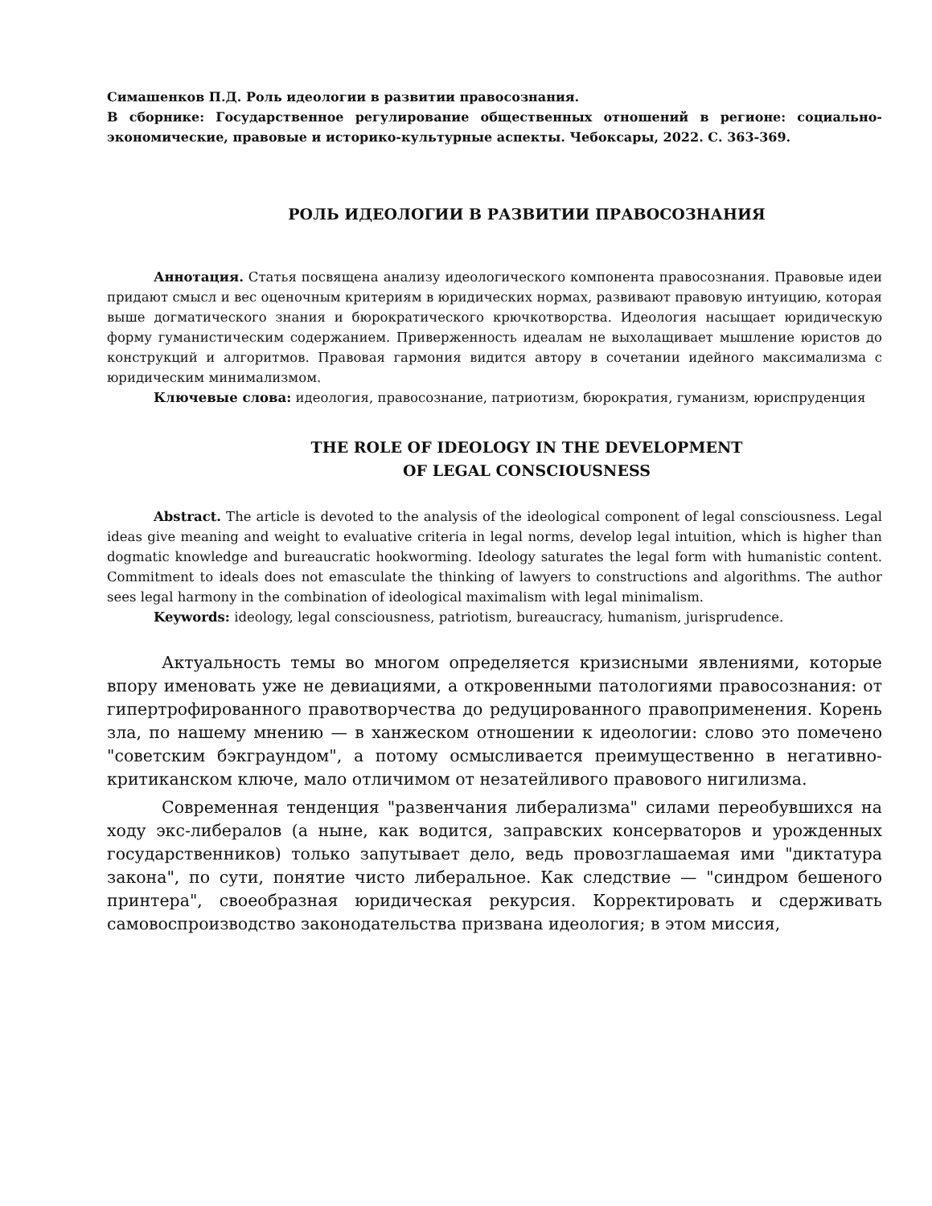Симашенков П.Д. Роль идеологии в развитии правосознания.
В сборнике: Государственное регулирование общественных отношений в регионе: социально-экономические, правовые и историко-культурные аспекты. Чебоксары, 2022. С. 363-369.
РОЛЬ ИДЕОЛОГИИ В РАЗВИТИИ ПРАВОСОЗНАНИЯ
Аннотация. Статья посвящена анализу идеологического компонента правосознания. Правовые идеи придают смысл и вес оценочным критериям в юридических нормах, развивают правовую интуицию, которая выше догматического знания и бюрократического крючкотворства. Идеология насыщает юридическую форму гуманистическим содержанием. Приверженность идеалам не выхолащивает мышление юристов до конструкций и алгоритмов. Правовая гармония видится автору в сочетании идейного максимализма с юридическим минимализмом.
Ключевые слова: идеология, правосознание, патриотизм, бюрократия, гуманизм, юриспруденция
THE ROLE OF IDEOLOGY IN THE DEVELOPMENT
OF LEGAL CONSCIOUSNESS
Abstract. The article is devoted to the analysis of the ideological component of legal consciousness. Legal ideas give meaning and weight to evaluative criteria in legal norms, develop legal intuition, which is higher than dogmatic knowledge and bureaucratic hookworming. Ideology saturates the legal form with humanistic content. Commitment to ideals does not emasculate the thinking of lawyers to constructions and algorithms. The author sees legal harmony in the combination of ideological maximalism with legal minimalism.
Keywords: ideology, legal consciousness, patriotism, bureaucracy, humanism, jurisprudence.
Актуальность темы во многом определяется кризисными явлениями, которые впору именовать уже не девиациями, а откровенными патологиями правосознания: от гипертрофированного правотворчества до редуцированного правоприменения. Корень зла, по нашему мнению — в ханжеском отношении к идеологии: слово это помечено "советским бэкграундом", а потому осмысливается преимущественно в негативно-критиканском ключе, мало отличимом от незатейливого правового нигилизма.
Современная тенденция "развенчания либерализма" силами переобувшихся на ходу экс-либералов (а ныне, как водится, заправских консерваторов и урожденных государственников) только запутывает дело, ведь провозглашаемая ими "диктатура закона", по сути, понятие чисто либеральное. Как следствие — "синдром бешеного принтера", своеобразная юридическая рекурсия. Корректировать и сдерживать самовоспроизводство законодательства призвана идеология; в этом миссия,